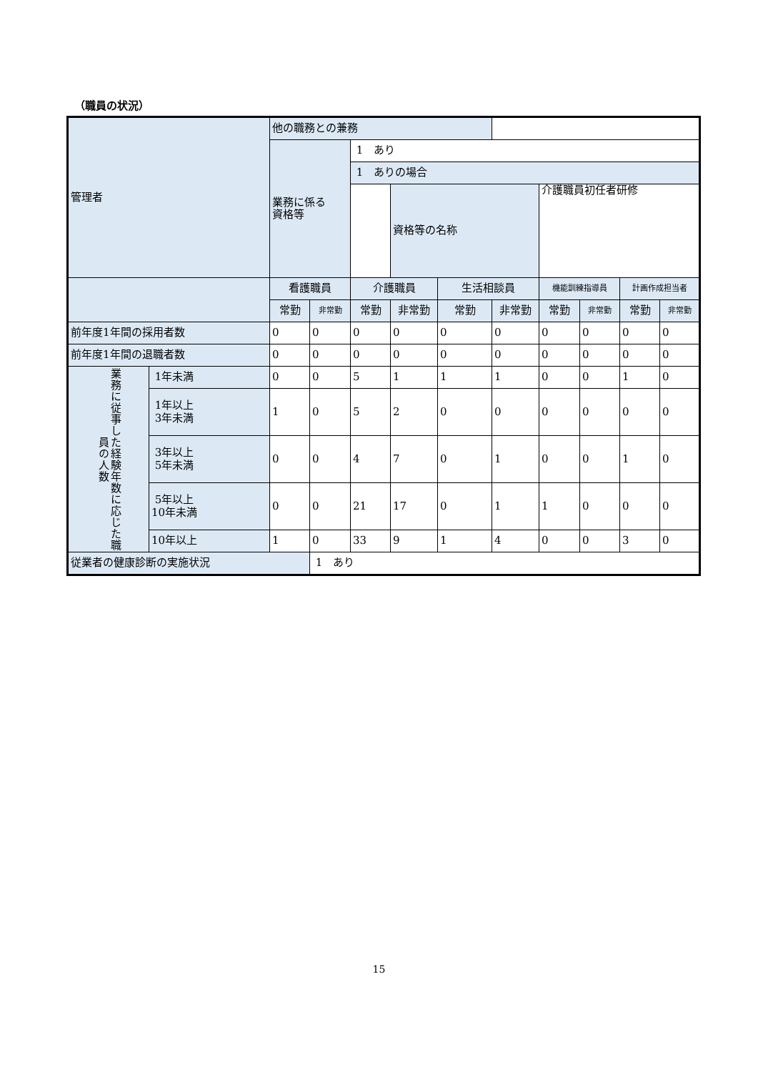（職員の状況）
| 管理者 | | 他の職務との兼務 | | | | | | | | | |
| | | 業務に係る 資格等 | | 1 あり | | | | | | | |
| | | | | 1 ありの場合 | | | | | | | |
| | | | | | 資格等の名称 | | | 介護職員初任者研修 | | | |
| | | 看護職員 | | 介護職員 | | 生活相談員 | | 機能訓練指導員 | | 計画作成担当者 | |
| | | 常勤 | 非常勤 | 常勤 | 非常勤 | 常勤 | 非常勤 | 常勤 | 非常勤 | 常勤 | 非常勤 |
| 前年度1年間の採用者数 | | 0 | 0 | 0 | 0 | 0 | 0 | 0 | 0 | 0 | 0 |
| 前年度1年間の退職者数 | | 0 | 0 | 0 | 0 | 0 | 0 | 0 | 0 | 0 | 0 |
| 業務に従事した経験年数に応じた職員の人数 | 1年未満 | 0 | 0 | 5 | 1 | 1 | 1 | 0 | 0 | 1 | 0 |
| | 1年以上 3年未満 | 1 | 0 | 5 | 2 | 0 | 0 | 0 | 0 | 0 | 0 |
| | 3年以上 5年未満 | 0 | 0 | 4 | 7 | 0 | 1 | 0 | 0 | 1 | 0 |
| | 5年以上 10年未満 | 0 | 0 | 21 | 17 | 0 | 1 | 1 | 0 | 0 | 0 |
| | 10年以上 | 1 | 0 | 33 | 9 | 1 | 4 | 0 | 0 | 3 | 0 |
| 従業者の健康診断の実施状況 | | | 1 あり | | | | | | | | |
15